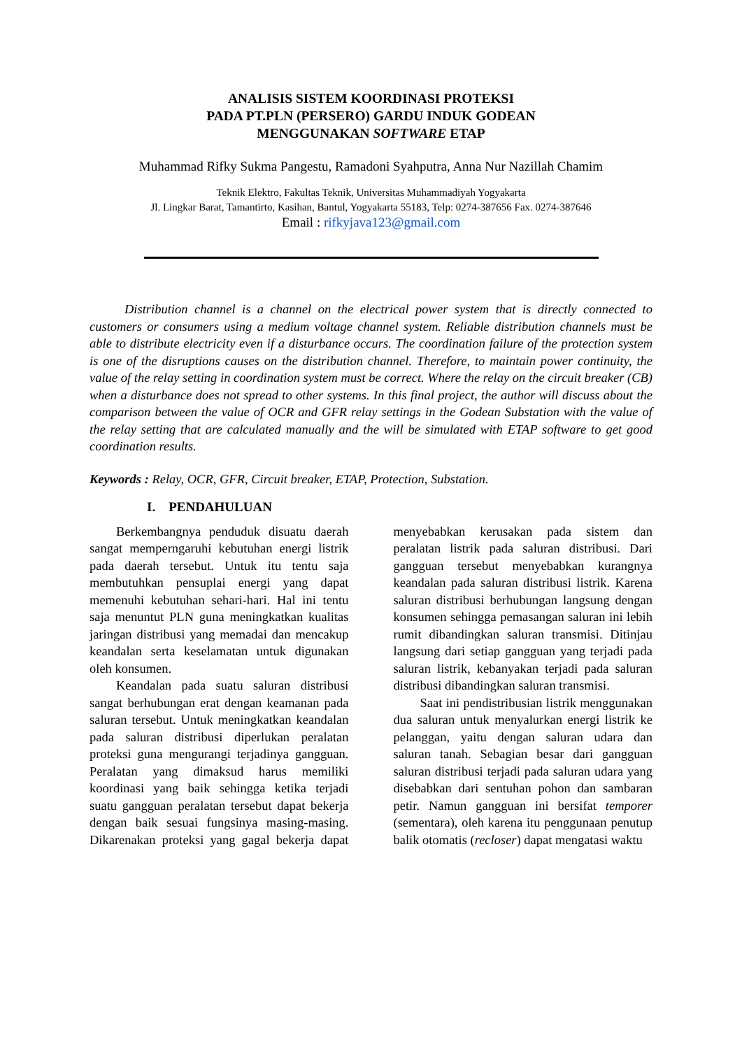ANALISIS SISTEM KOORDINASI PROTEKSI
PADA PT.PLN (PERSERO) GARDU INDUK GODEAN
MENGGUNAKAN SOFTWARE ETAP
Muhammad Rifky Sukma Pangestu, Ramadoni Syahputra, Anna Nur Nazillah Chamim
Teknik Elektro, Fakultas Teknik, Universitas Muhammadiyah Yogyakarta
Jl. Lingkar Barat, Tamantirto, Kasihan, Bantul, Yogyakarta 55183, Telp: 0274-387656 Fax. 0274-387646
Email : rifkyjava123@gmail.com
Distribution channel is a channel on the electrical power system that is directly connected to customers or consumers using a medium voltage channel system. Reliable distribution channels must be able to distribute electricity even if a disturbance occurs. The coordination failure of the protection system is one of the disruptions causes on the distribution channel. Therefore, to maintain power continuity, the value of the relay setting in coordination system must be correct. Where the relay on the circuit breaker (CB) when a disturbance does not spread to other systems. In this final project, the author will discuss about the comparison between the value of OCR and GFR relay settings in the Godean Substation with the value of the relay setting that are calculated manually and the will be simulated with ETAP software to get good coordination results.
Keywords : Relay, OCR, GFR, Circuit breaker, ETAP, Protection, Substation.
I. PENDAHULUAN
Berkembangnya penduduk disuatu daerah sangat memperngaruhi kebutuhan energi listrik pada daerah tersebut. Untuk itu tentu saja membutuhkan pensuplai energi yang dapat memenuhi kebutuhan sehari-hari. Hal ini tentu saja menuntut PLN guna meningkatkan kualitas jaringan distribusi yang memadai dan mencakup keandalan serta keselamatan untuk digunakan oleh konsumen.
Keandalan pada suatu saluran distribusi sangat berhubungan erat dengan keamanan pada saluran tersebut. Untuk meningkatkan keandalan pada saluran distribusi diperlukan peralatan proteksi guna mengurangi terjadinya gangguan. Peralatan yang dimaksud harus memiliki koordinasi yang baik sehingga ketika terjadi suatu gangguan peralatan tersebut dapat bekerja dengan baik sesuai fungsinya masing-masing. Dikarenakan proteksi yang gagal bekerja dapat menyebabkan kerusakan pada sistem dan peralatan listrik pada saluran distribusi. Dari gangguan tersebut menyebabkan kurangnya keandalan pada saluran distribusi listrik. Karena saluran distribusi berhubungan langsung dengan konsumen sehingga pemasangan saluran ini lebih rumit dibandingkan saluran transmisi. Ditinjau langsung dari setiap gangguan yang terjadi pada saluran listrik, kebanyakan terjadi pada saluran distribusi dibandingkan saluran transmisi.
Saat ini pendistribusian listrik menggunakan dua saluran untuk menyalurkan energi listrik ke pelanggan, yaitu dengan saluran udara dan saluran tanah. Sebagian besar dari gangguan saluran distribusi terjadi pada saluran udara yang disebabkan dari sentuhan pohon dan sambaran petir. Namun gangguan ini bersifat temporer (sementara), oleh karena itu penggunaan penutup balik otomatis (recloser) dapat mengatasi waktu